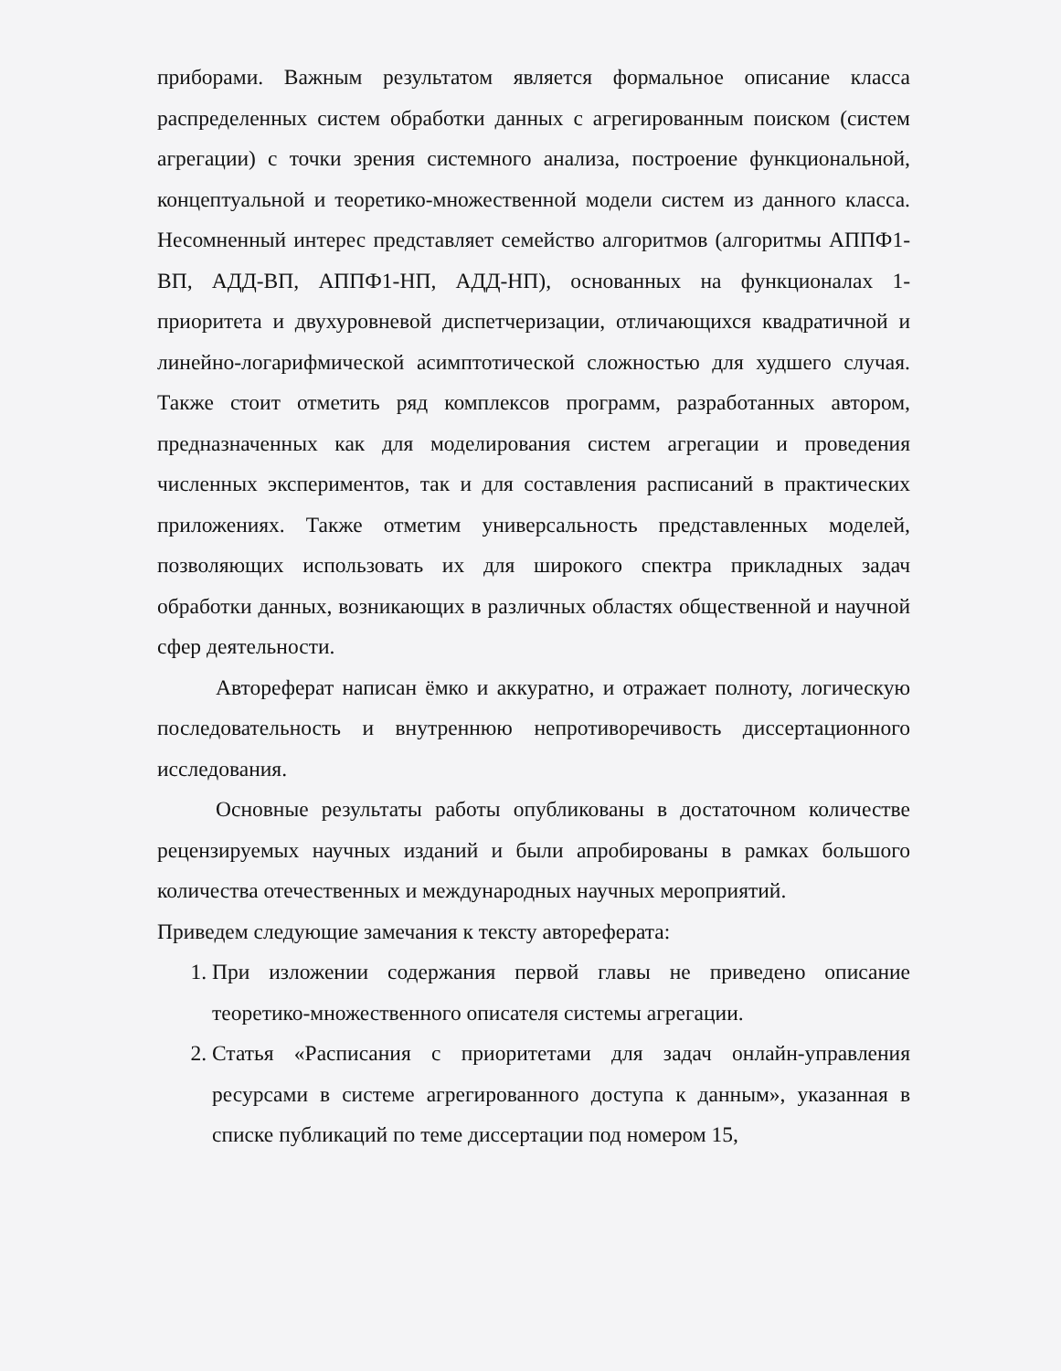приборами. Важным результатом является формальное описание класса распределенных систем обработки данных с агрегированным поиском (систем агрегации) с точки зрения системного анализа, построение функциональной, концептуальной и теоретико-множественной модели систем из данного класса. Несомненный интерес представляет семейство алгоритмов (алгоритмы АППФ1-ВП, АДД-ВП, АППФ1-НП, АДД-НП), основанных на функционалах 1-приоритета и двухуровневой диспетчеризации, отличающихся квадратичной и линейно-логарифмической асимптотической сложностью для худшего случая. Также стоит отметить ряд комплексов программ, разработанных автором, предназначенных как для моделирования систем агрегации и проведения численных экспериментов, так и для составления расписаний в практических приложениях. Также отметим универсальность представленных моделей, позволяющих использовать их для широкого спектра прикладных задач обработки данных, возникающих в различных областях общественной и научной сфер деятельности.
Автореферат написан ёмко и аккуратно, и отражает полноту, логическую последовательность и внутреннюю непротиворечивость диссертационного исследования.
Основные результаты работы опубликованы в достаточном количестве рецензируемых научных изданий и были апробированы в рамках большого количества отечественных и международных научных мероприятий.
Приведем следующие замечания к тексту автореферата:
1. При изложении содержания первой главы не приведено описание теоретико-множественного описателя системы агрегации.
2. Статья «Расписания с приоритетами для задач онлайн-управления ресурсами в системе агрегированного доступа к данным», указанная в списке публикаций по теме диссертации под номером 15,